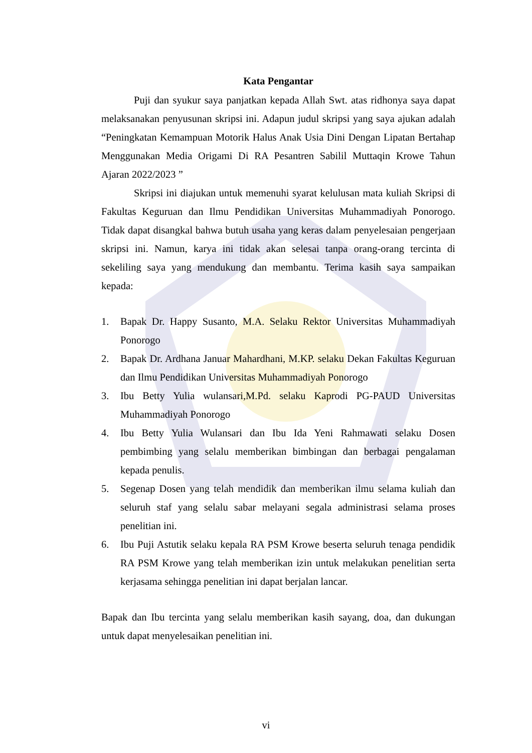Kata Pengantar
Puji dan syukur saya panjatkan kepada Allah Swt. atas ridhonya saya dapat melaksanakan penyusunan skripsi ini. Adapun judul skripsi yang saya ajukan adalah “Peningkatan Kemampuan Motorik Halus Anak Usia Dini Dengan Lipatan Bertahap Menggunakan Media Origami Di RA Pesantren Sabilil Muttaqin Krowe Tahun Ajaran 2022/2023 ”
Skripsi ini diajukan untuk memenuhi syarat kelulusan mata kuliah Skripsi di Fakultas Keguruan dan Ilmu Pendidikan Universitas Muhammadiyah Ponorogo. Tidak dapat disangkal bahwa butuh usaha yang keras dalam penyelesaian pengerjaan skripsi ini. Namun, karya ini tidak akan selesai tanpa orang-orang tercinta di sekeliling saya yang mendukung dan membantu. Terima kasih saya sampaikan kepada:
1. Bapak Dr. Happy Susanto, M.A. Selaku Rektor Universitas Muhammadiyah Ponorogo
2. Bapak Dr. Ardhana Januar Mahardhani, M.KP. selaku Dekan Fakultas Keguruan dan Ilmu Pendidikan Universitas Muhammadiyah Ponorogo
3. Ibu Betty Yulia wulansari,M.Pd. selaku Kaprodi PG-PAUD Universitas Muhammadiyah Ponorogo
4. Ibu Betty Yulia Wulansari dan Ibu Ida Yeni Rahmawati selaku Dosen pembimbing yang selalu memberikan bimbingan dan berbagai pengalaman kepada penulis.
5. Segenap Dosen yang telah mendidik dan memberikan ilmu selama kuliah dan seluruh staf yang selalu sabar melayani segala administrasi selama proses penelitian ini.
6. Ibu Puji Astutik selaku kepala RA PSM Krowe beserta seluruh tenaga pendidik RA PSM Krowe yang telah memberikan izin untuk melakukan penelitian serta kerjasama sehingga penelitian ini dapat berjalan lancar.
Bapak dan Ibu tercinta yang selalu memberikan kasih sayang, doa, dan dukungan untuk dapat menyelesaikan penelitian ini.
vi